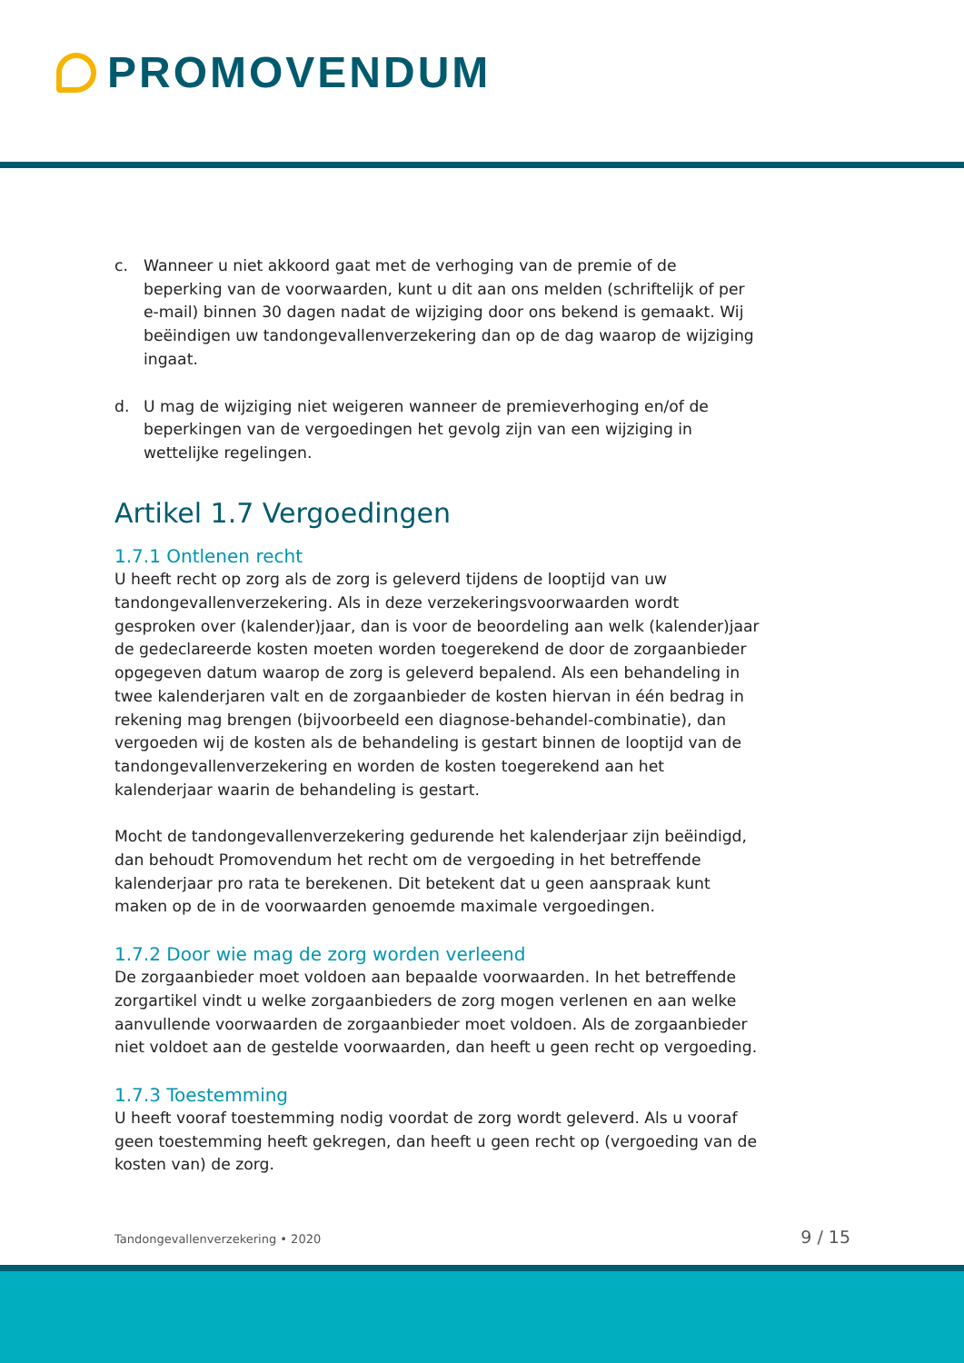PROMOVENDUM
c. Wanneer u niet akkoord gaat met de verhoging van de premie of de beperking van de voorwaarden, kunt u dit aan ons melden (schriftelijk of per e-mail) binnen 30 dagen nadat de wijziging door ons bekend is gemaakt. Wij beëindigen uw tand­ongevallenverzekering dan op de dag waarop de wijziging ingaat.
d. U mag de wijziging niet weigeren wanneer de premieverhoging en/of de beperkingen van de vergoedingen het gevolg zijn van een wijziging in wettelijke regelingen.
Artikel 1.7 Vergoedingen
1.7.1 Ontlenen recht
U heeft recht op zorg als de zorg is geleverd tijdens de looptijd van uw tandongevallen­verzekering. Als in deze verzekeringsvoorwaarden wordt gesproken over (kalender)jaar, dan is voor de beoordeling aan welk (kalender)jaar de gedeclareerde kosten moeten worden toegerekend de door de zorgaanbieder opgegeven datum waarop de zorg is geleverd bepalend. Als een behandeling in twee kalenderjaren valt en de zorgaanbieder de kosten hiervan in één bedrag in rekening mag brengen (bijvoorbeeld een diagnose-behandel-combinatie), dan vergoeden wij de kosten als de behandeling is gestart binnen de looptijd van de tandongevallenverzekering en worden de kosten toegerekend aan het kalenderjaar waarin de behandeling is gestart.
Mocht de tandongevallenverzekering gedurende het kalenderjaar zijn beëindigd, dan behoudt Promovendum het recht om de vergoeding in het betreffende kalenderjaar pro rata te berekenen. Dit betekent dat u geen aanspraak kunt maken op de in de voor­waarden genoemde maximale vergoedingen.
1.7.2 Door wie mag de zorg worden verleend
De zorgaanbieder moet voldoen aan bepaalde voorwaarden. In het betreffende zorg­artikel vindt u welke zorgaanbieders de zorg mogen verlenen en aan welke aanvullende voorwaarden de zorgaanbieder moet voldoen. Als de zorgaanbieder niet voldoet aan de gestelde voorwaarden, dan heeft u geen recht op vergoeding.
1.7.3 Toestemming
U heeft vooraf toestemming nodig voordat de zorg wordt geleverd. Als u vooraf geen toestemming heeft gekregen, dan heeft u geen recht op (vergoeding van de kosten van) de zorg.
Tandongevallenverzekering • 2020 9 / 15